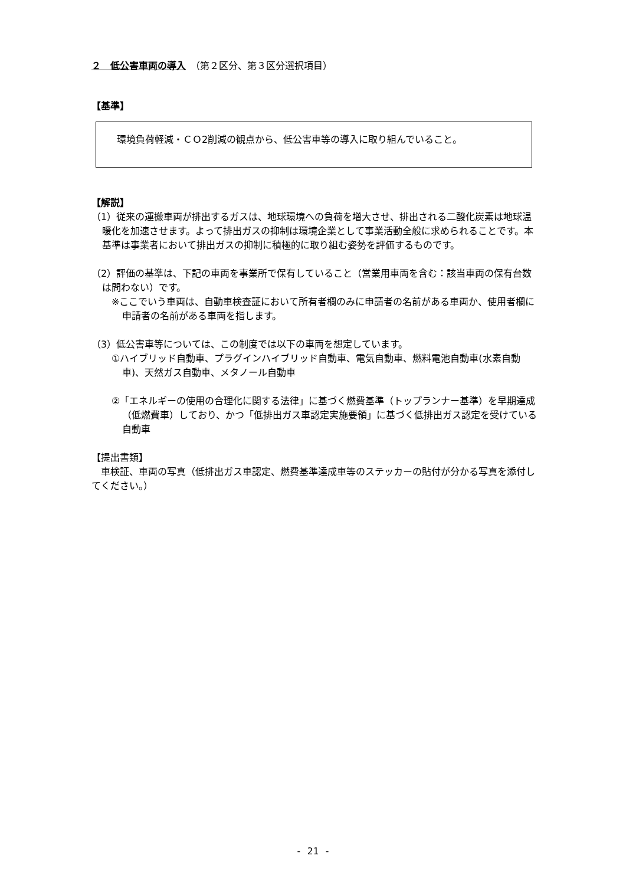２　低公害車両の導入　（第２区分、第３区分選択項目）
【基準】
環境負荷軽減・ＣＯ2削減の観点から、低公害車等の導入に取り組んでいること。
【解説】
（1）従来の運搬車両が排出するガスは、地球環境への負荷を増大させ、排出される二酸化炭素は地球温暖化を加速させます。よって排出ガスの抑制は環境企業として事業活動全般に求められることです。本基準は事業者において排出ガスの抑制に積極的に取り組む姿勢を評価するものです。
（2）評価の基準は、下記の車両を事業所で保有していること（営業用車両を含む：該当車両の保有台数は問わない）です。
※ここでいう車両は、自動車検査証において所有者欄のみに申請者の名前がある車両か、使用者欄に申請者の名前がある車両を指します。
（3）低公害車等については、この制度では以下の車両を想定しています。
①ハイブリッド自動車、プラグインハイブリッド自動車、電気自動車、燃料電池自動車(水素自動車)、天然ガス自動車、メタノール自動車
②「エネルギーの使用の合理化に関する法律」に基づく燃費基準（トップランナー基準）を早期達成（低燃費車）しており、かつ「低排出ガス車認定実施要領」に基づく低排出ガス認定を受けている自動車
【提出書類】
　車検証、車両の写真（低排出ガス車認定、燃費基準達成車等のステッカーの貼付が分かる写真を添付してください。）
- 21 -